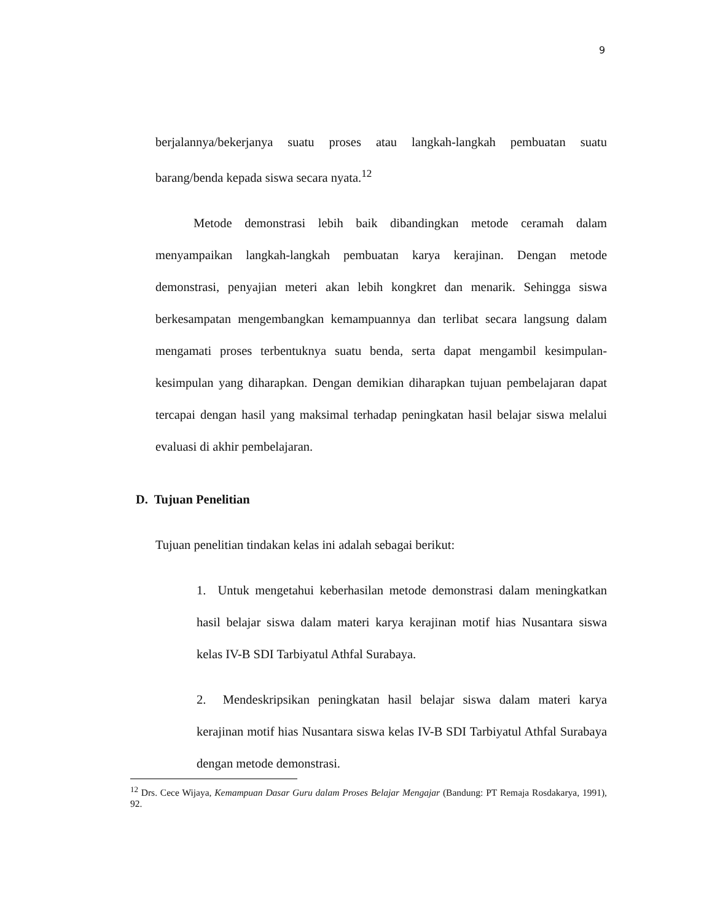9
berjalannya/bekerjanya suatu proses atau langkah-langkah pembuatan suatu barang/benda kepada siswa secara nyata.<sup>12</sup>
Metode demonstrasi lebih baik dibandingkan metode ceramah dalam menyampaikan langkah-langkah pembuatan karya kerajinan. Dengan metode demonstrasi, penyajian meteri akan lebih kongkret dan menarik. Sehingga siswa berkesampatan mengembangkan kemampuannya dan terlibat secara langsung dalam mengamati proses terbentuknya suatu benda, serta dapat mengambil kesimpulan-kesimpulan yang diharapkan. Dengan demikian diharapkan tujuan pembelajaran dapat tercapai dengan hasil yang maksimal terhadap peningkatan hasil belajar siswa melalui evaluasi di akhir pembelajaran.
D. Tujuan Penelitian
Tujuan penelitian tindakan kelas ini adalah sebagai berikut:
1. Untuk mengetahui keberhasilan metode demonstrasi dalam meningkatkan hasil belajar siswa dalam materi karya kerajinan motif hias Nusantara siswa kelas IV-B SDI Tarbiyatul Athfal Surabaya.
2. Mendeskripsikan peningkatan hasil belajar siswa dalam materi karya kerajinan motif hias Nusantara siswa kelas IV-B SDI Tarbiyatul Athfal Surabaya dengan metode demonstrasi.
<sup>12</sup> Drs. Cece Wijaya, Kemampuan Dasar Guru dalam Proses Belajar Mengajar (Bandung: PT Remaja Rosdakarya, 1991), 92.